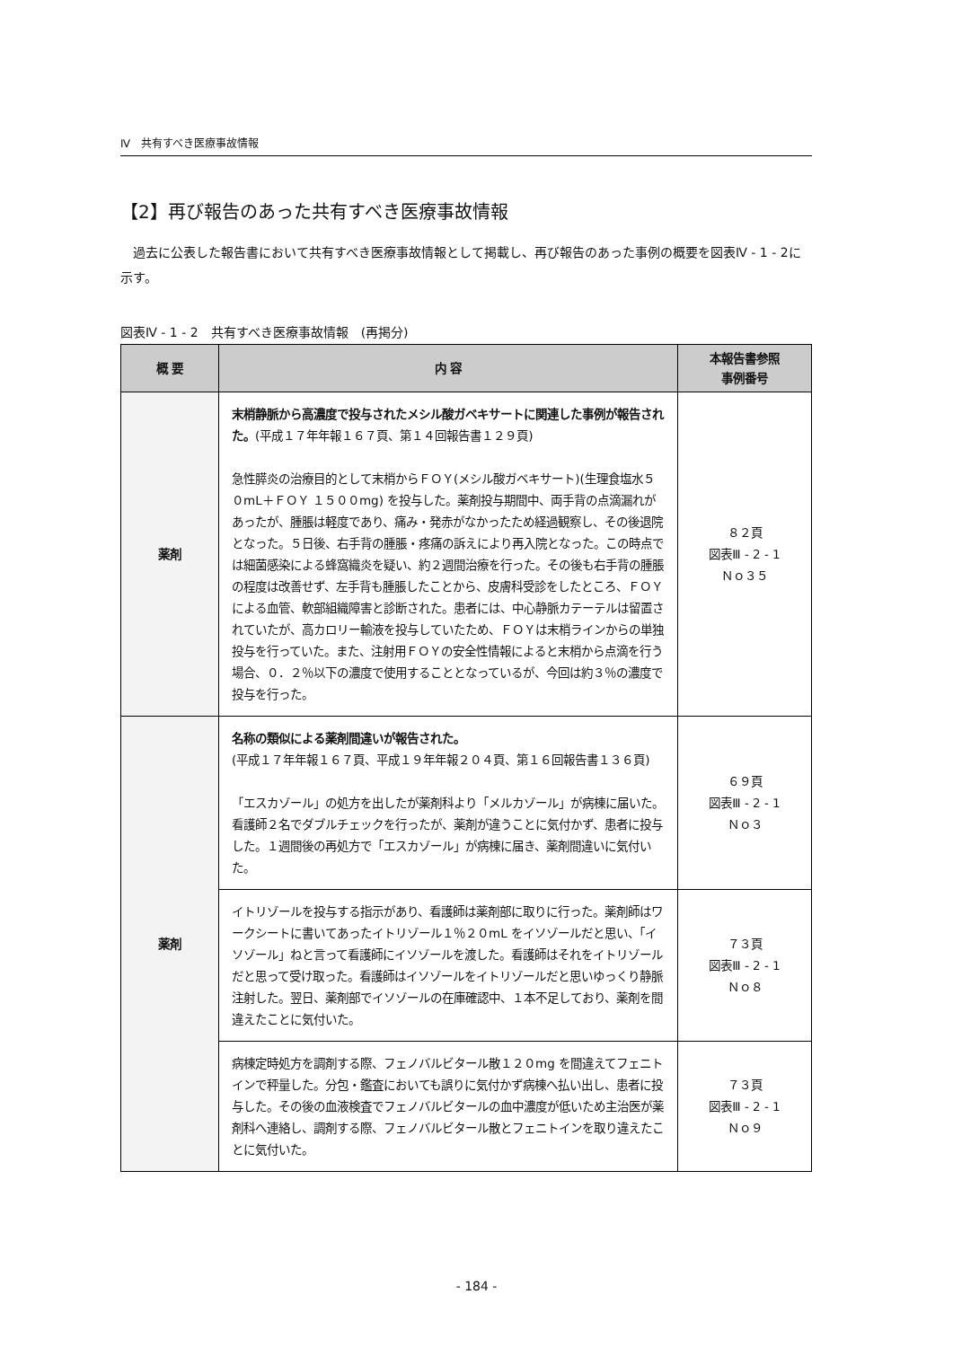Ⅳ　共有すべき医療事故情報
【2】再び報告のあった共有すべき医療事故情報
過去に公表した報告書において共有すべき医療事故情報として掲載し、再び報告のあった事例の概要を図表Ⅳ - 1 - 2に示す。
図表Ⅳ - 1 - 2　共有すべき医療事故情報　(再掲分)
| 概 要 | 内 容 | 本報告書参照 事例番号 |
| --- | --- | --- |
| 薬剤 | 末梢静脈から高濃度で投与されたメシル酸ガベキサートに関連した事例が報告された。 (平成１７年年報１６７頁、第１４回報告書１２９頁) 急性膵炎の治療目的として末梢からＦＯＹ(メシル酸ガベキサート)(生理食塩水５０mL＋ＦＯＹ １５００mg) を投与した。薬剤投与期間中、両手背の点滴漏れがあったが、腫脹は軽度であり、痛み・発赤がなかったため経過観察し、その後退院となった。５日後、右手背の腫脹・疼痛の訴えにより再入院となった。この時点では細菌感染による蜂窩織炎を疑い、約２週間治療を行った。その後も右手背の腫脹の程度は改善せず、左手背も腫脹したことから、皮膚科受診をしたところ、ＦＯＹによる血管、軟部組織障害と診断された。患者には、中心静脈カテーテルは留置されていたが、高カロリー輸液を投与していたため、ＦＯＹは末梢ラインからの単独投与を行っていた。また、注射用ＦＯＹの安全性情報によると末梢から点滴を行う場合、０．２％以下の濃度で使用することとなっているが、今回は約３％の濃度で投与を行った。 | ８２頁 図表Ⅲ - 2 - 1 Ｎｏ３５ |
| 薬剤 | 名称の類似による薬剤間違いが報告された。 (平成１７年年報１６７頁、平成１９年年報２０４頁、第１６回報告書１３６頁) 「エスカゾール」の処方を出したが薬剤科より「メルカゾール」が病棟に届いた。看護師２名でダブルチェックを行ったが、薬剤が違うことに気付かず、患者に投与した。１週間後の再処方で「エスカゾール」が病棟に届き、薬剤間違いに気付いた。 | ６９頁 図表Ⅲ - 2 - 1 Ｎｏ３ |
| | イトリゾールを投与する指示があり、看護師は薬剤部に取りに行った。薬剤師はワークシートに書いてあったイトリゾール１％２０mL をイソゾールだと思い、「イソゾール」ねと言って看護師にイソゾールを渡した。看護師はそれをイトリゾールだと思って受け取った。看護師はイソゾールをイトリゾールだと思いゆっくり静脈注射した。翌日、薬剤部でイソゾールの在庫確認中、１本不足しており、薬剤を間違えたことに気付いた。 | ７３頁 図表Ⅲ - 2 - 1 Ｎｏ８ |
| | 病棟定時処方を調剤する際、フェノバルビタール散１２０mg を間違えてフェニトインで秤量した。分包・鑑査においても誤りに気付かず病棟へ払い出し、患者に投与した。その後の血液検査でフェノバルビタールの血中濃度が低いため主治医が薬剤科へ連絡し、調剤する際、フェノバルビタール散とフェニトインを取り違えたことに気付いた。 | ７３頁 図表Ⅲ - 2 - 1 Ｎｏ９ |
- 184 -